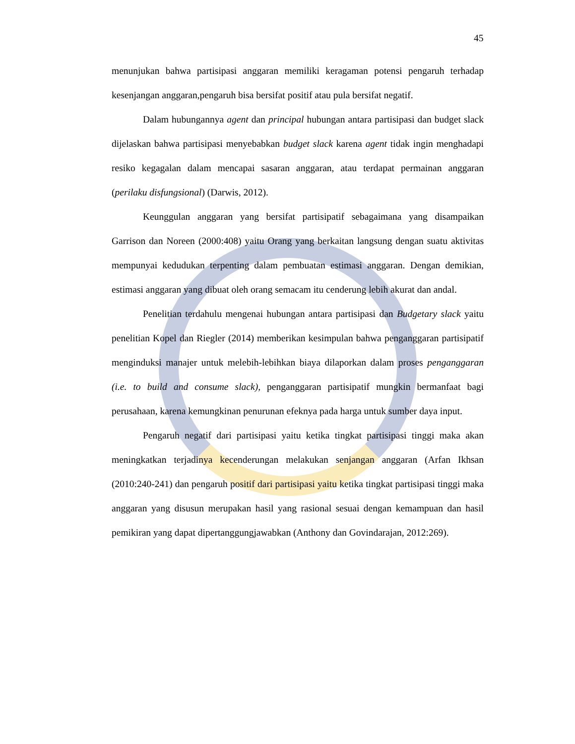45
menunjukan bahwa partisipasi anggaran memiliki keragaman potensi pengaruh terhadap kesenjangan anggaran,pengaruh bisa bersifat positif atau pula bersifat negatif.
Dalam hubungannya agent dan principal hubungan antara partisipasi dan budget slack dijelaskan bahwa partisipasi menyebabkan budget slack karena agent tidak ingin menghadapi resiko kegagalan dalam mencapai sasaran anggaran, atau terdapat permainan anggaran (perilaku disfungsional) (Darwis, 2012).
Keunggulan anggaran yang bersifat partisipatif sebagaimana yang disampaikan Garrison dan Noreen (2000:408) yaitu Orang yang berkaitan langsung dengan suatu aktivitas mempunyai kedudukan terpenting dalam pembuatan estimasi anggaran. Dengan demikian, estimasi anggaran yang dibuat oleh orang semacam itu cenderung lebih akurat dan andal.
Penelitian terdahulu mengenai hubungan antara partisipasi dan Budgetary slack yaitu penelitian Kopel dan Riegler (2014) memberikan kesimpulan bahwa penganggaran partisipatif menginduksi manajer untuk melebih-lebihkan biaya dilaporkan dalam proses penganggaran (i.e. to build and consume slack), penganggaran partisipatif mungkin bermanfaat bagi perusahaan, karena kemungkinan penurunan efeknya pada harga untuk sumber daya input.
Pengaruh negatif dari partisipasi yaitu ketika tingkat partisipasi tinggi maka akan meningkatkan terjadinya kecenderungan melakukan senjangan anggaran (Arfan Ikhsan (2010:240-241) dan pengaruh positif dari partisipasi yaitu ketika tingkat partisipasi tinggi maka anggaran yang disusun merupakan hasil yang rasional sesuai dengan kemampuan dan hasil pemikiran yang dapat dipertanggungjawabkan (Anthony dan Govindarajan, 2012:269).